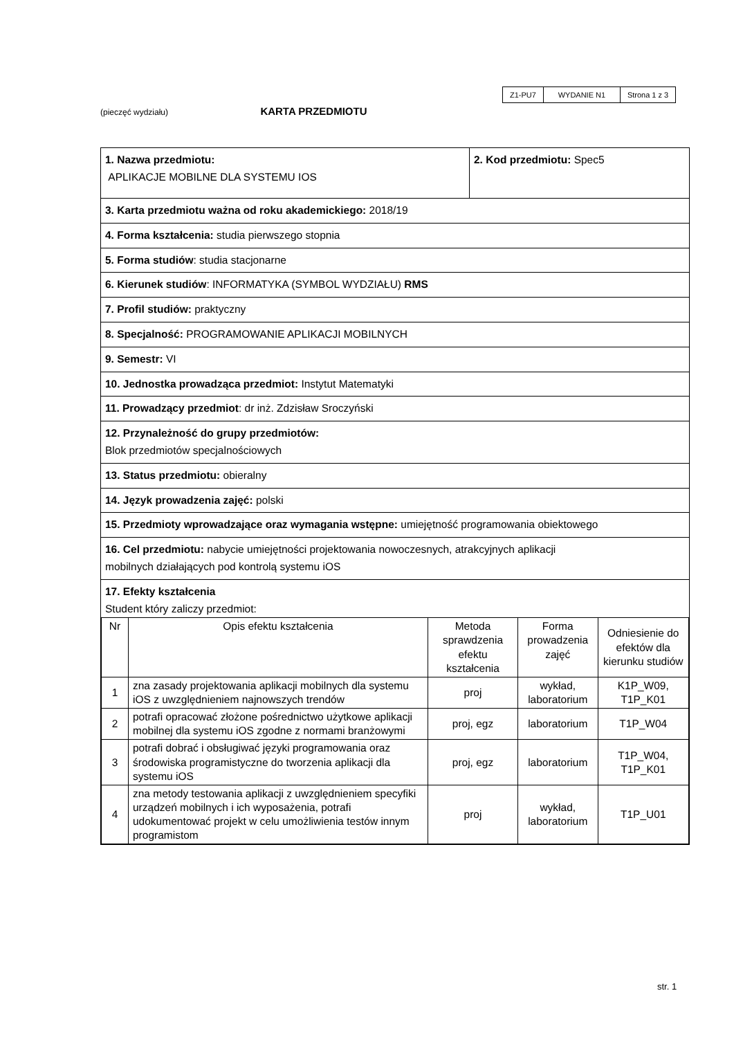| Z1-PU7 | WYDANIE N1 | Strona 1 z 3 |
(pieczęć wydziału) KARTA PRZEDMIOTU
| 1. Nazwa przedmiotu: APLIKACJE MOBILNE DLA SYSTEMU IOS | 2. Kod przedmiotu: Spec5 |
| 3. Karta przedmiotu ważna od roku akademickiego: 2018/19 | |
| 4. Forma kształcenia: studia pierwszego stopnia | |
| 5. Forma studiów : studia stacjonarne | |
| 6. Kierunek studiów : INFORMATYKA (SYMBOL WYDZIAŁU) RMS | |
| 7. Profil studiów: praktyczny | |
| 8. Specjalność: PROGRAMOWANIE APLIKACJI MOBILNYCH | |
| 9. Semestr: VI | |
| 10. Jednostka prowadząca przedmiot: Instytut Matematyki | |
| 11. Prowadzący przedmiot : dr inż. Zdzisław Sroczyński | |
| 12. Przynależność do grupy przedmiotów: Blok przedmiotów specjalnościowych | |
| 13. Status przedmiotu: obieralny | |
| 14. Język prowadzenia zajęć: polski | |
| 15. Przedmioty wprowadzające oraz wymagania wstępne: umiejętność programowania obiektowego | |
| 16. Cel przedmiotu: nabycie umiejętności projektowania nowoczesnych, atrakcyjnych aplikacji mobilnych działających pod kontrolą systemu iOS | |
| 17. Efekty kształcenia Student który zaliczy przedmiot: / Nr / Opis efektu kształcenia / Metoda sprawdzenia efektu kształcenia / Forma prowadzenia zajęć / Odniesienie do efektów dla kierunku studiów / / 1 / zna zasady projektowania aplikacji mobilnych dla systemu iOS z uwzględnieniem najnowszych trendów / proj / wykład, laboratorium / K1P_W09, T1P_K01 / / 2 / potrafi opracować złożone pośrednictwo użytkowe aplikacji mobilnej dla systemu iOS zgodne z normami branżowymi / proj, egz / laboratorium / T1P_W04 / / 3 / potrafi dobrać i obsługiwać języki programowania oraz środowiska programistyczne do tworzenia aplikacji dla systemu iOS / proj, egz / laboratorium / T1P_W04, T1P_K01 / / 4 / zna metody testowania aplikacji z uwzględnieniem specyfiki urządzeń mobilnych i ich wyposażenia, potrafi udokumentować projekt w celu umożliwienia testów innym programistom / proj / wykład, laboratorium / T1P_U01 / | |
str. 1